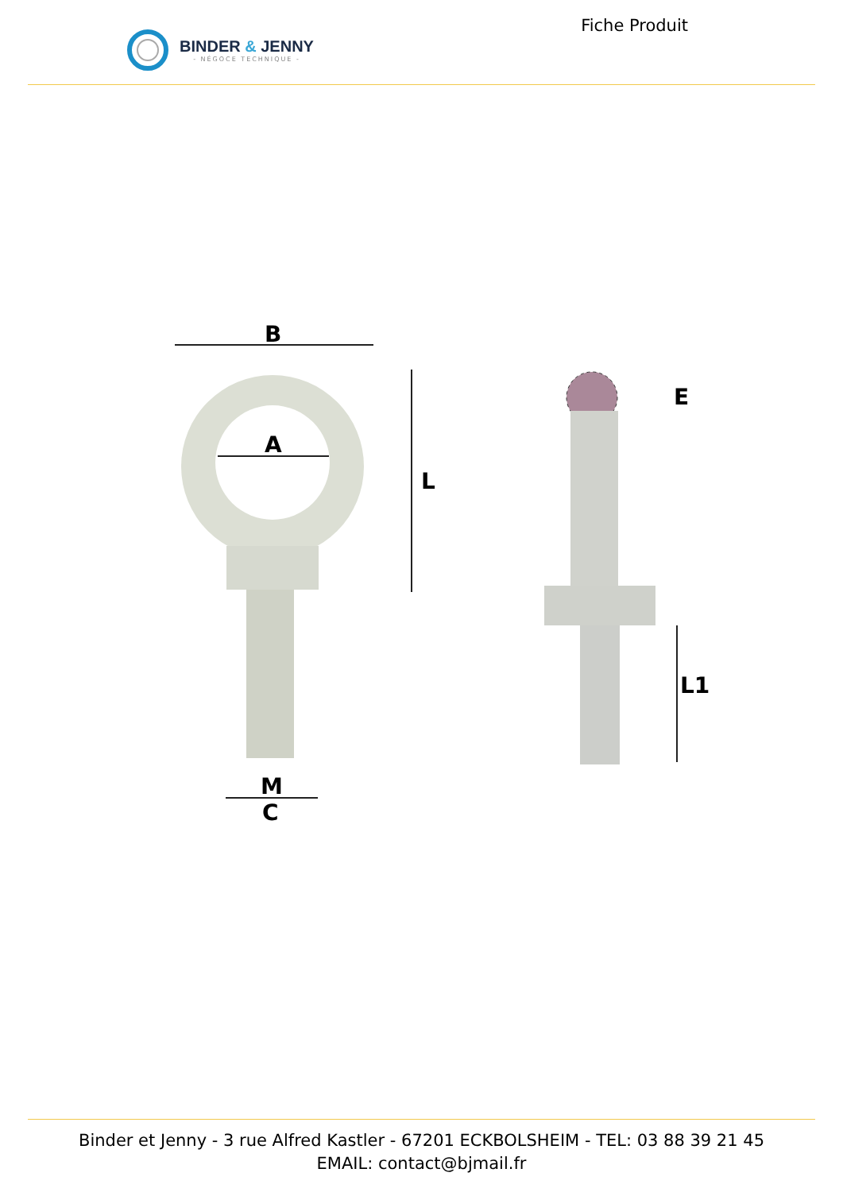BINDER & JENNY
- NÉGOCE TECHNIQUE -
Fiche Produit
B
A
L
M
C
E
L1
Binder et Jenny - 3 rue Alfred Kastler - 67201 ECKBOLSHEIM - TEL: 03 88 39 21 45
EMAIL: contact@bjmail.fr